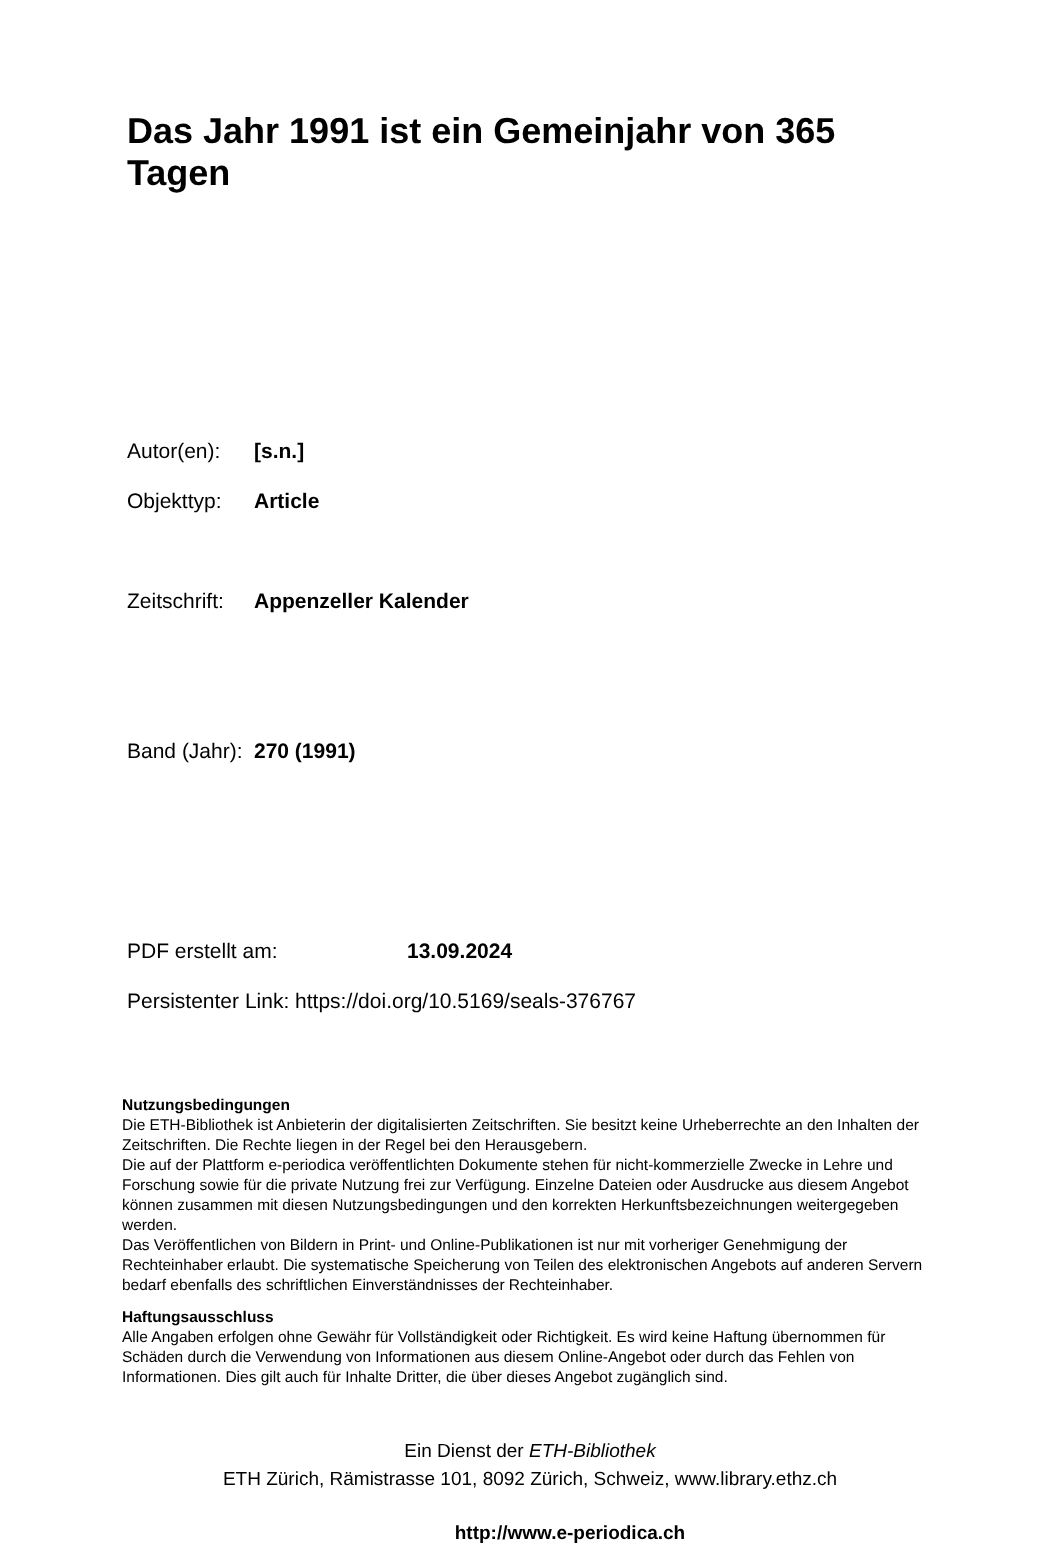Das Jahr 1991 ist ein Gemeinjahr von 365 Tagen
Autor(en): [s.n.]
Objekttyp: Article
Zeitschrift: Appenzeller Kalender
Band (Jahr): 270 (1991)
PDF erstellt am: 13.09.2024
Persistenter Link: https://doi.org/10.5169/seals-376767
Nutzungsbedingungen
Die ETH-Bibliothek ist Anbieterin der digitalisierten Zeitschriften. Sie besitzt keine Urheberrechte an den Inhalten der Zeitschriften. Die Rechte liegen in der Regel bei den Herausgebern.
Die auf der Plattform e-periodica veröffentlichten Dokumente stehen für nicht-kommerzielle Zwecke in Lehre und Forschung sowie für die private Nutzung frei zur Verfügung. Einzelne Dateien oder Ausdrucke aus diesem Angebot können zusammen mit diesen Nutzungsbedingungen und den korrekten Herkunftsbezeichnungen weitergegeben werden.
Das Veröffentlichen von Bildern in Print- und Online-Publikationen ist nur mit vorheriger Genehmigung der Rechteinhaber erlaubt. Die systematische Speicherung von Teilen des elektronischen Angebots auf anderen Servern bedarf ebenfalls des schriftlichen Einverständnisses der Rechteinhaber.
Haftungsausschluss
Alle Angaben erfolgen ohne Gewähr für Vollständigkeit oder Richtigkeit. Es wird keine Haftung übernommen für Schäden durch die Verwendung von Informationen aus diesem Online-Angebot oder durch das Fehlen von Informationen. Dies gilt auch für Inhalte Dritter, die über dieses Angebot zugänglich sind.
Ein Dienst der ETH-Bibliothek
ETH Zürich, Rämistrasse 101, 8092 Zürich, Schweiz, www.library.ethz.ch
http://www.e-periodica.ch